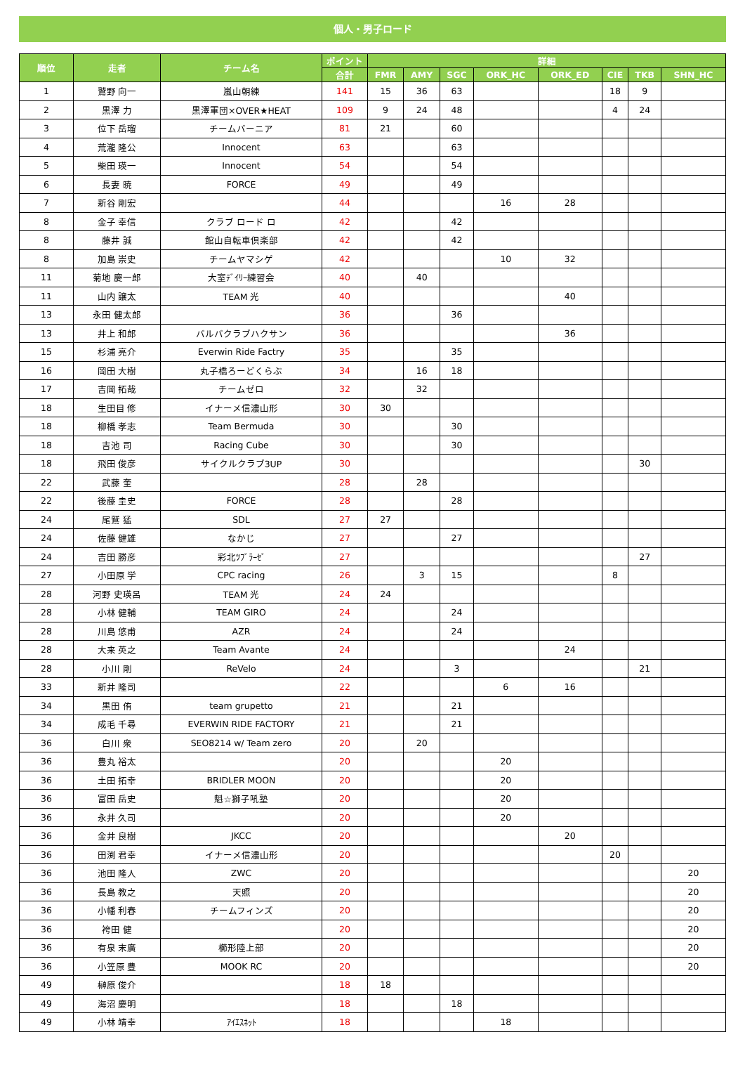個人・男子ロード
| 順位 | 走者 | チーム名 | ポイント | 詳細 | | | | | | | |
| --- | --- | --- | --- | --- | --- | --- | --- | --- | --- | --- | --- |
| | | | 合計 | FMR | AMY | SGC | ORK_HC | ORK_ED | CIE | TKB | SHN_HC |
| 1 | 鷲野 向一 | 嵐山朝練 | 141 | 15 | 36 | 63 | | | 18 | 9 | |
| 2 | 黒澤 力 | 黒澤軍団×OVER★HEAT | 109 | 9 | 24 | 48 | | | 4 | 24 | |
| 3 | 位下 岳瑠 | チームバーニア | 81 | 21 | | 60 | | | | | |
| 4 | 荒瀧 隆公 | Innocent | 63 | | | 63 | | | | | |
| 5 | 柴田 瑛一 | Innocent | 54 | | | 54 | | | | | |
| 6 | 長妻 暁 | FORCE | 49 | | | 49 | | | | | |
| 7 | 新谷 剛宏 | | 44 | | | | 16 | 28 | | | |
| 8 | 金子 幸信 | クラブ ロード ロ | 42 | | | 42 | | | | | |
| 8 | 藤井 誠 | 館山自転車倶楽部 | 42 | | | 42 | | | | | |
| 8 | 加島 崇史 | チームヤマシゲ | 42 | | | | 10 | 32 | | | |
| 11 | 菊地 慶一郎 | 大室ﾃﾞｲﾘｰ練習会 | 40 | | 40 | | | | | | |
| 11 | 山内 譲太 | TEAM 光 | 40 | | | | | 40 | | | |
| 13 | 永田 健太郎 | | 36 | | | 36 | | | | | |
| 13 | 井上 和郎 | バルバクラブハクサン | 36 | | | | | 36 | | | |
| 15 | 杉浦 亮介 | Everwin Ride Factry | 35 | | | 35 | | | | | |
| 16 | 岡田 大樹 | 丸子橋ろーどくらぶ | 34 | | 16 | 18 | | | | | |
| 17 | 吉岡 拓哉 | チームゼロ | 32 | | 32 | | | | | | |
| 18 | 生田目 修 | イナーメ信濃山形 | 30 | 30 | | | | | | | |
| 18 | 柳橋 孝志 | Team Bermuda | 30 | | | 30 | | | | | |
| 18 | 吉池 司 | Racing Cube | 30 | | | 30 | | | | | |
| 18 | 飛田 俊彦 | サイクルクラブ3UP | 30 | | | | | | | 30 | |
| 22 | 武藤 奎 | | 28 | | 28 | | | | | | |
| 22 | 後藤 圭史 | FORCE | 28 | | | 28 | | | | | |
| 24 | 尾鷲 猛 | SDL | 27 | 27 | | | | | | | |
| 24 | 佐藤 健雄 | なかじ | 27 | | | 27 | | | | | |
| 24 | 吉田 勝彦 | 彩北ﾂﾌﾞﾗｰｾﾞ | 27 | | | | | | | 27 | |
| 27 | 小田原 学 | CPC racing | 26 | | 3 | 15 | | | 8 | | |
| 28 | 河野 史瑛呂 | TEAM 光 | 24 | 24 | | | | | | | |
| 28 | 小林 健輔 | TEAM GIRO | 24 | | | 24 | | | | | |
| 28 | 川島 悠甫 | AZR | 24 | | | 24 | | | | | |
| 28 | 大来 英之 | Team Avante | 24 | | | | | 24 | | | |
| 28 | 小川 剛 | ReVelo | 24 | | | 3 | | | | 21 | |
| 33 | 新井 隆司 | | 22 | | | | 6 | 16 | | | |
| 34 | 黒田 侑 | team grupetto | 21 | | | 21 | | | | | |
| 34 | 成毛 千尋 | EVERWIN RIDE FACTORY | 21 | | | 21 | | | | | |
| 36 | 白川 衆 | SEO8214 w/ Team zero | 20 | | 20 | | | | | | |
| 36 | 豊丸 裕太 | | 20 | | | | 20 | | | | |
| 36 | 土田 拓幸 | BRIDLER MOON | 20 | | | | 20 | | | | |
| 36 | 富田 岳史 | 魁☆獅子吼塾 | 20 | | | | 20 | | | | |
| 36 | 永井 久司 | | 20 | | | | 20 | | | | |
| 36 | 金井 良樹 | JKCC | 20 | | | | | 20 | | | |
| 36 | 田渕 君幸 | イナーメ信濃山形 | 20 | | | | | | 20 | | |
| 36 | 池田 隆人 | ZWC | 20 | | | | | | | | 20 |
| 36 | 長島 教之 | 天照 | 20 | | | | | | | | 20 |
| 36 | 小幡 利春 | チームフィンズ | 20 | | | | | | | | 20 |
| 36 | 袴田 健 | | 20 | | | | | | | | 20 |
| 36 | 有泉 末廣 | 櫛形陸上部 | 20 | | | | | | | | 20 |
| 36 | 小笠原 豊 | MOOK RC | 20 | | | | | | | | 20 |
| 49 | 榊原 俊介 | | 18 | 18 | | | | | | | |
| 49 | 海沼 慶明 | | 18 | | | 18 | | | | | |
| 49 | 小林 靖幸 | ｱｲｴｽﾈｯﾄ | 18 | | | | 18 | | | | |